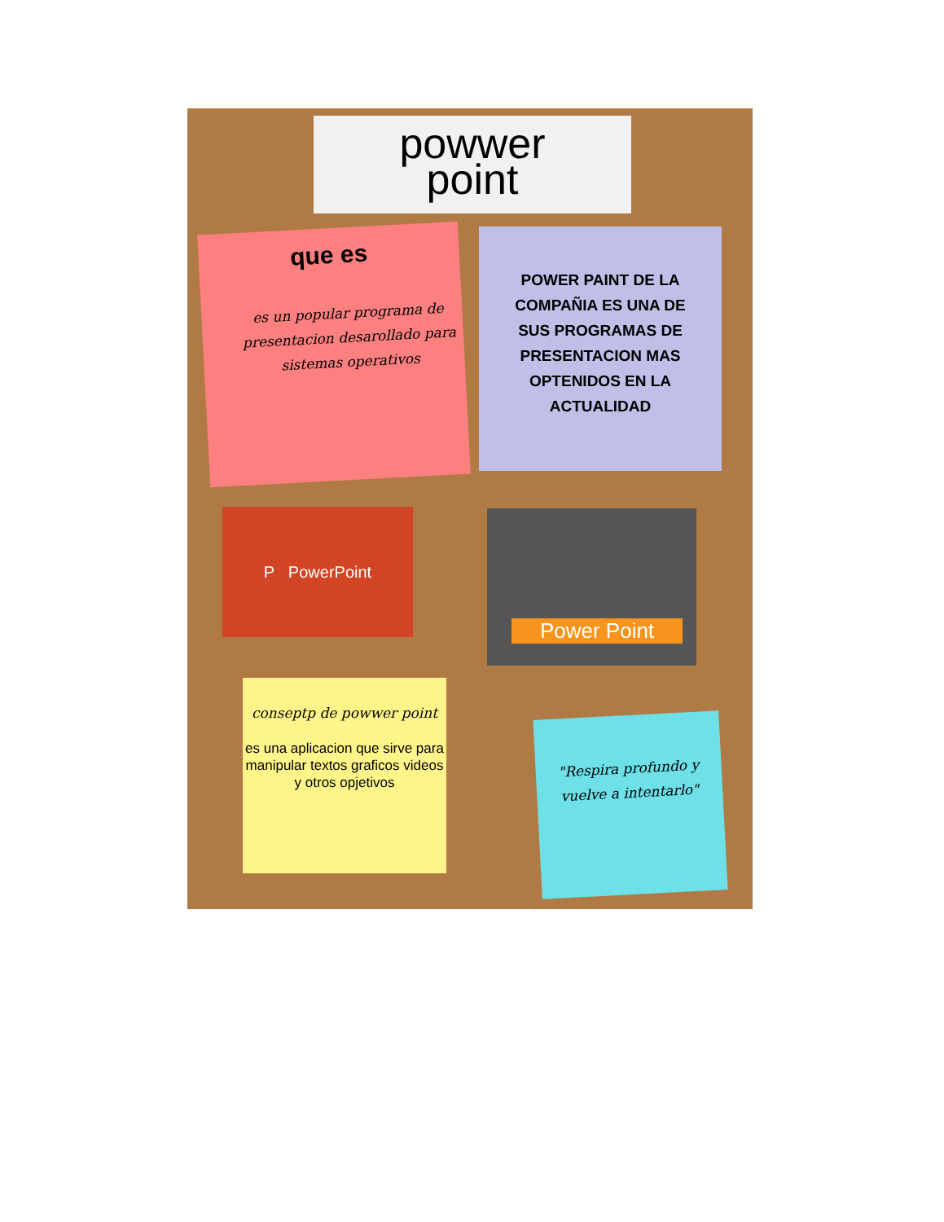powwer
point
que es
es un popular programa de presentacion desarollado para sistemas operativos
POWER PAINT DE LA COMPAÑIA ES UNA DE SUS PROGRAMAS DE PRESENTACION MAS OPTENIDOS EN LA ACTUALIDAD
P PowerPoint Power Point
conseptp de powwer point
es una aplicacion que sirve para manipular textos graficos videos y otros opjetivos
"Respira profundo y vuelve a intentarlo"